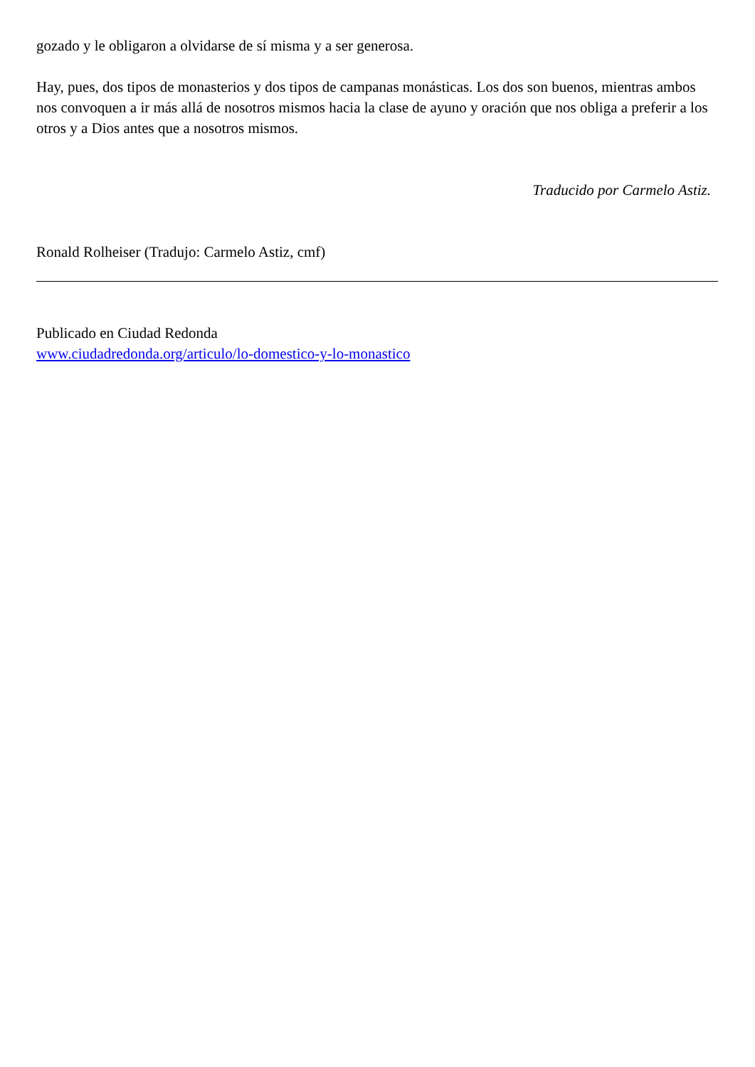gozado y le obligaron a olvidarse de sí misma y a ser generosa.
Hay, pues, dos tipos de monasterios y dos tipos de campanas monásticas. Los dos son buenos, mientras ambos nos convoquen a ir más allá de nosotros mismos hacia la clase de ayuno y oración que nos obliga a preferir a los otros y a Dios antes que a nosotros mismos.
Traducido por Carmelo Astiz.
Ronald Rolheiser (Tradujo: Carmelo Astiz, cmf)
Publicado en Ciudad Redonda
www.ciudadredonda.org/articulo/lo-domestico-y-lo-monastico